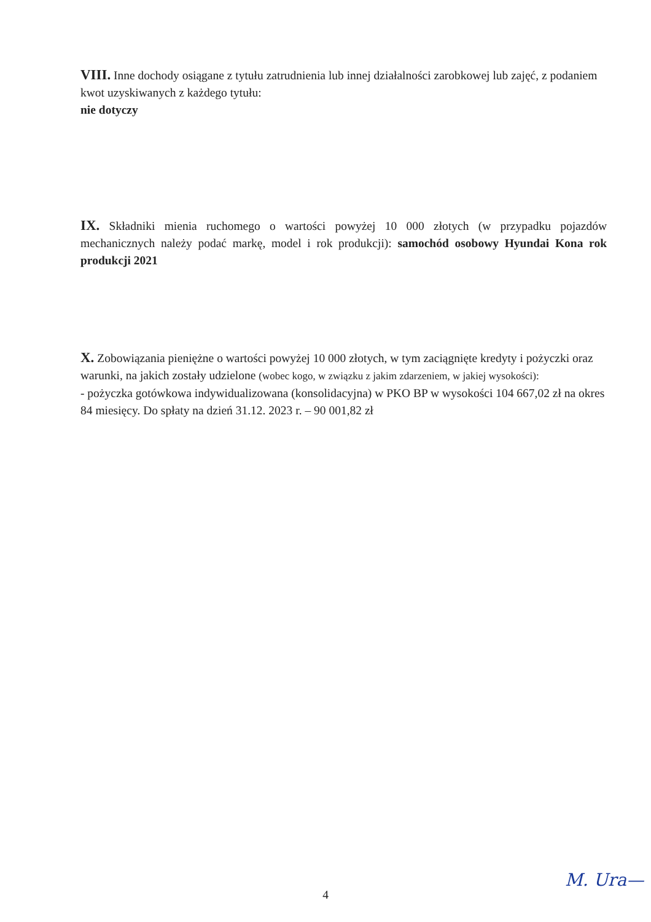VIII. Inne dochody osiągane z tytułu zatrudnienia lub innej działalności zarobkowej lub zajęć, z podaniem kwot uzyskiwanych z każdego tytułu:
nie dotyczy
IX. Składniki mienia ruchomego o wartości powyżej 10 000 złotych (w przypadku pojazdów mechanicznych należy podać markę, model i rok produkcji): samochód osobowy Hyundai Kona rok produkcji 2021
X. Zobowiązania pieniężne o wartości powyżej 10 000 złotych, w tym zaciągnięte kredyty i pożyczki oraz warunki, na jakich zostały udzielone (wobec kogo, w związku z jakim zdarzeniem, w jakiej wysokości):
- pożyczka gotówkowa indywidualizowana (konsolidacyjna) w PKO BP w wysokości 104 667,02 zł na okres 84 miesięcy. Do spłaty na dzień 31.12. 2023 r. – 90 001,82 zł
4
M. Ura—